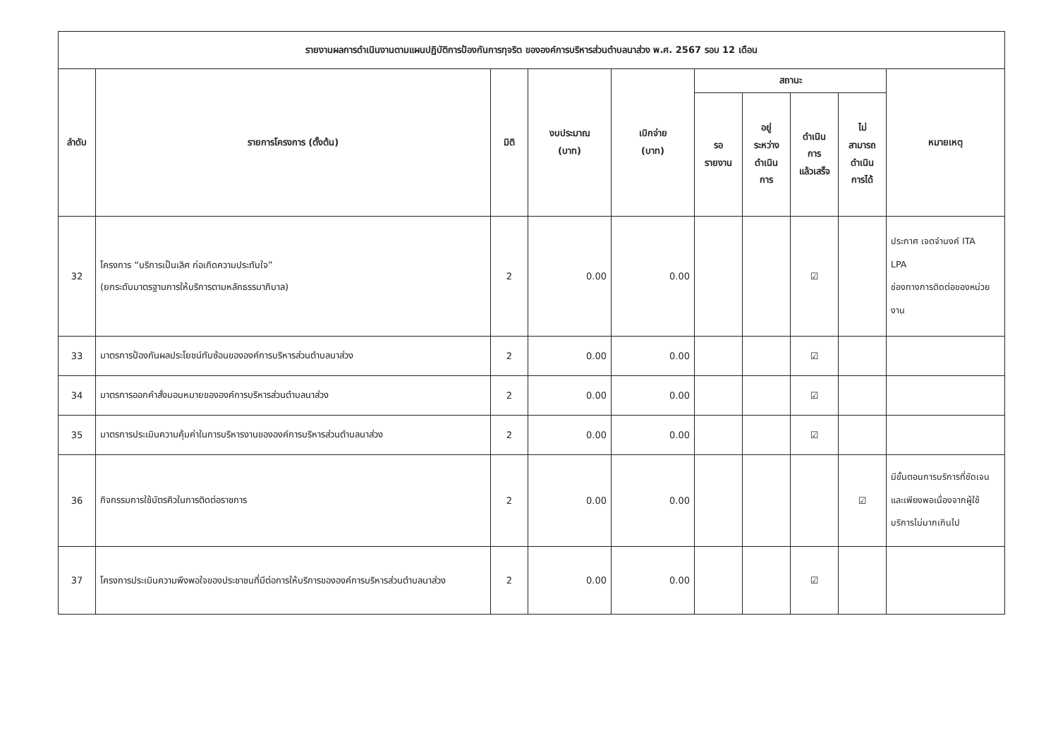| รายงานผลการดำเนินงานตามแผนปฏิบัติการป้องกันการทุจริต ขององค์การบริหารส่วนตำบลนาส่วง พ.ศ. 2567 รอบ 12 เดือน | | | | | | | | | |
| ลำดับ | รายการโครงการ (ตั้งต้น) | มิติ | งบประมาณ (บาท) | เบิกจ่าย (บาท) | สถานะ | | | | หมายเหตุ |
| | | | | | รอ รายงาน | อยู่ ระหว่าง ดำเนิน การ | ดำเนิน การ แล้วเสร็จ | ไม่ สามารถ ดำเนิน การได้ | |
| 32 | โครงการ “บริการเป็นเลิศ ก่อเกิดความประทับใจ” (ยกระดับมาตรฐานการให้บริการตามหลักธรรมาภิบาล) | 2 | 0.00 | 0.00 | | | ☑ | | ประกาศ เจตจำนงค์ ITA LPA ช่องทางการติดต่อของหน่วยงาน |
| 33 | มาตรการป้องกันผลประโยชน์ทับซ้อนขององค์การบริหารส่วนตำบลนาส่วง | 2 | 0.00 | 0.00 | | | ☑ | | |
| 34 | มาตรการออกคำสั่งมอบหมายขององค์การบริหารส่วนตำบลนาส่วง | 2 | 0.00 | 0.00 | | | ☑ | | |
| 35 | มาตรการประเมินความคุ้มค่าในการบริหารงานขององค์การบริหารส่วนตำบลนาส่วง | 2 | 0.00 | 0.00 | | | ☑ | | |
| 36 | กิจกรรมการใช้บัตรคิวในการติดต่อราชการ | 2 | 0.00 | 0.00 | | | | ☑ | มีขั้นตอนการบริการที่ชัดเจนและเพียงพอเนื่องจากผู้ใช้บริการไม่มากเกินไป |
| 37 | โครงการประเมินความพึงพอใจของประชาชนที่มีต่อการให้บริการขององค์การบริหารส่วนตำบลนาส่วง | 2 | 0.00 | 0.00 | | | ☑ | | |